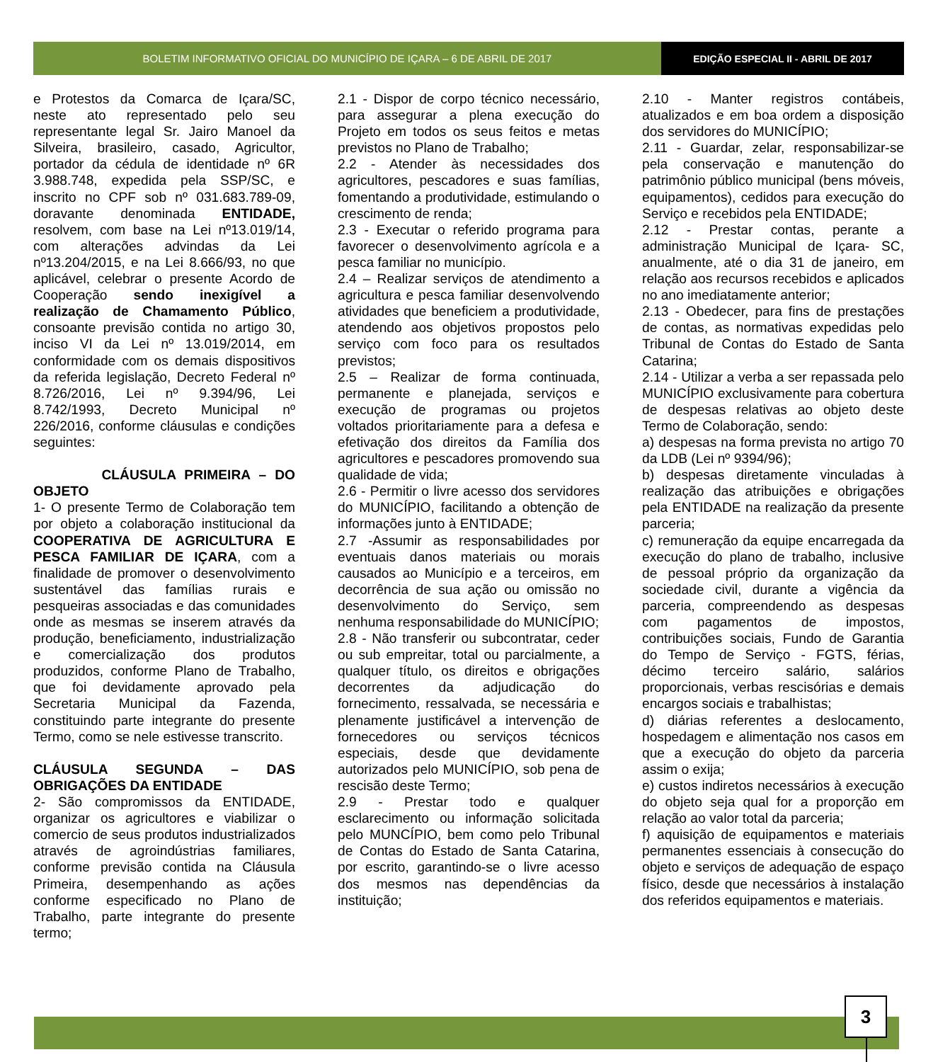BOLETIM INFORMATIVO OFICIAL DO MUNICÍPIO DE IÇARA – 6 DE ABRIL DE 2017
EDIÇÃO ESPECIAL II - ABRIL DE 2017
e Protestos da Comarca de Içara/SC, neste ato representado pelo seu representante legal Sr. Jairo Manoel da Silveira, brasileiro, casado, Agricultor, portador da cédula de identidade nº 6R 3.988.748, expedida pela SSP/SC, e inscrito no CPF sob nº 031.683.789-09, doravante denominada ENTIDADE, resolvem, com base na Lei nº13.019/14, com alterações advindas da Lei nº13.204/2015, e na Lei 8.666/93, no que aplicável, celebrar o presente Acordo de Cooperação sendo inexigível a realização de Chamamento Público, consoante previsão contida no artigo 30, inciso VI da Lei nº 13.019/2014, em conformidade com os demais dispositivos da referida legislação, Decreto Federal nº 8.726/2016, Lei nº 9.394/96, Lei 8.742/1993, Decreto Municipal nº 226/2016, conforme cláusulas e condições seguintes:
CLÁUSULA PRIMEIRA – DO OBJETO
1- O presente Termo de Colaboração tem por objeto a colaboração institucional da COOPERATIVA DE AGRICULTURA E PESCA FAMILIAR DE IÇARA, com a finalidade de promover o desenvolvimento sustentável das famílias rurais e pesqueiras associadas e das comunidades onde as mesmas se inserem através da produção, beneficiamento, industrialização e comercialização dos produtos produzidos, conforme Plano de Trabalho, que foi devidamente aprovado pela Secretaria Municipal da Fazenda, constituindo parte integrante do presente Termo, como se nele estivesse transcrito.
CLÁUSULA SEGUNDA – DAS OBRIGAÇÕES DA ENTIDADE
2- São compromissos da ENTIDADE, organizar os agricultores e viabilizar o comercio de seus produtos industrializados através de agroindústrias familiares, conforme previsão contida na Cláusula Primeira, desempenhando as ações conforme especificado no Plano de Trabalho, parte integrante do presente termo;
2.1 - Dispor de corpo técnico necessário, para assegurar a plena execução do Projeto em todos os seus feitos e metas previstos no Plano de Trabalho;
2.2 - Atender às necessidades dos agricultores, pescadores e suas famílias, fomentando a produtividade, estimulando o crescimento de renda;
2.3 - Executar o referido programa para favorecer o desenvolvimento agrícola e a pesca familiar no município.
2.4 – Realizar serviços de atendimento a agricultura e pesca familiar desenvolvendo atividades que beneficiem a produtividade, atendendo aos objetivos propostos pelo serviço com foco para os resultados previstos;
2.5 – Realizar de forma continuada, permanente e planejada, serviços e execução de programas ou projetos voltados prioritariamente para a defesa e efetivação dos direitos da Família dos agricultores e pescadores promovendo sua qualidade de vida;
2.6 - Permitir o livre acesso dos servidores do MUNICÍPIO, facilitando a obtenção de informações junto à ENTIDADE;
2.7 -Assumir as responsabilidades por eventuais danos materiais ou morais causados ao Município e a terceiros, em decorrência de sua ação ou omissão no desenvolvimento do Serviço, sem nenhuma responsabilidade do MUNICÍPIO;
2.8 - Não transferir ou subcontratar, ceder ou sub empreitar, total ou parcialmente, a qualquer título, os direitos e obrigações decorrentes da adjudicação do fornecimento, ressalvada, se necessária e plenamente justificável a intervenção de fornecedores ou serviços técnicos especiais, desde que devidamente autorizados pelo MUNICÍPIO, sob pena de rescisão deste Termo;
2.9 - Prestar todo e qualquer esclarecimento ou informação solicitada pelo MUNCÍPIO, bem como pelo Tribunal de Contas do Estado de Santa Catarina, por escrito, garantindo-se o livre acesso dos mesmos nas dependências da instituição;
2.10 - Manter registros contábeis, atualizados e em boa ordem a disposição dos servidores do MUNICÍPIO;
2.11 - Guardar, zelar, responsabilizar-se pela conservação e manutenção do patrimônio público municipal (bens móveis, equipamentos), cedidos para execução do Serviço e recebidos pela ENTIDADE;
2.12 - Prestar contas, perante a administração Municipal de Içara- SC, anualmente, até o dia 31 de janeiro, em relação aos recursos recebidos e aplicados no ano imediatamente anterior;
2.13 - Obedecer, para fins de prestações de contas, as normativas expedidas pelo Tribunal de Contas do Estado de Santa Catarina;
2.14 - Utilizar a verba a ser repassada pelo MUNICÍPIO exclusivamente para cobertura de despesas relativas ao objeto deste Termo de Colaboração, sendo:
a) despesas na forma prevista no artigo 70 da LDB (Lei nº 9394/96);
b) despesas diretamente vinculadas à realização das atribuições e obrigações pela ENTIDADE na realização da presente parceria;
c) remuneração da equipe encarregada da execução do plano de trabalho, inclusive de pessoal próprio da organização da sociedade civil, durante a vigência da parceria, compreendendo as despesas com pagamentos de impostos, contribuições sociais, Fundo de Garantia do Tempo de Serviço - FGTS, férias, décimo terceiro salário, salários proporcionais, verbas rescisórias e demais encargos sociais e trabalhistas;
d) diárias referentes a deslocamento, hospedagem e alimentação nos casos em que a execução do objeto da parceria assim o exija;
e) custos indiretos necessários à execução do objeto seja qual for a proporção em relação ao valor total da parceria;
f) aquisição de equipamentos e materiais permanentes essenciais à consecução do objeto e serviços de adequação de espaço físico, desde que necessários à instalação dos referidos equipamentos e materiais.
3